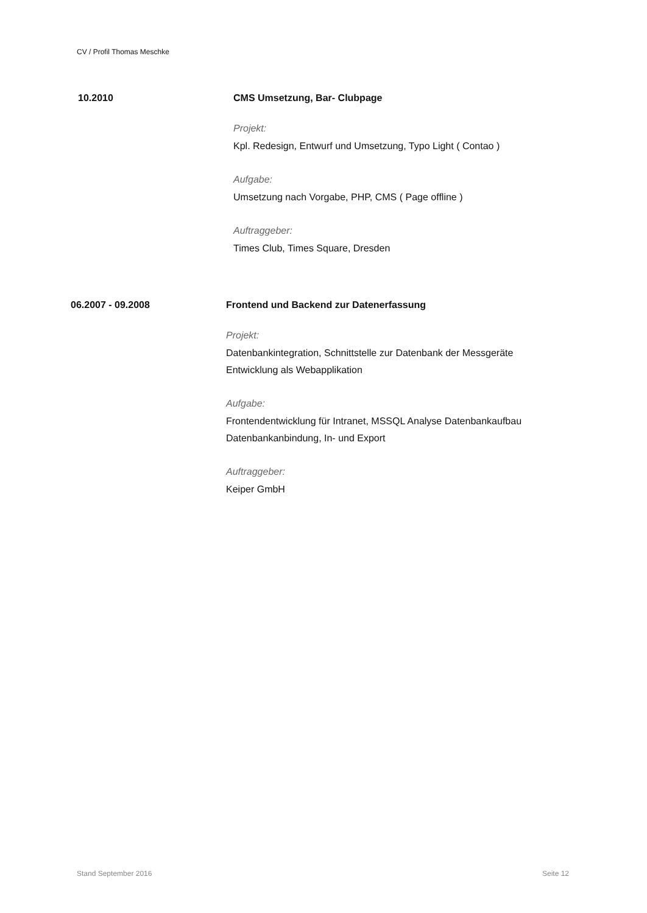CV / Profil Thomas Meschke
10.2010 CMS Umsetzung, Bar- Clubpage
Projekt:
Kpl. Redesign, Entwurf und Umsetzung, Typo Light ( Contao )
Aufgabe:
Umsetzung nach Vorgabe, PHP, CMS ( Page offline )
Auftraggeber:
Times Club, Times Square, Dresden
06.2007 - 09.2008 Frontend und Backend zur Datenerfassung
Projekt:
Datenbankintegration, Schnittstelle zur Datenbank der Messgeräte
Entwicklung als Webapplikation
Aufgabe:
Frontendentwicklung für Intranet, MSSQL Analyse Datenbankaufbau
Datenbankanbindung, In- und Export
Auftraggeber:
Keiper GmbH
Stand September 2016 Seite 12